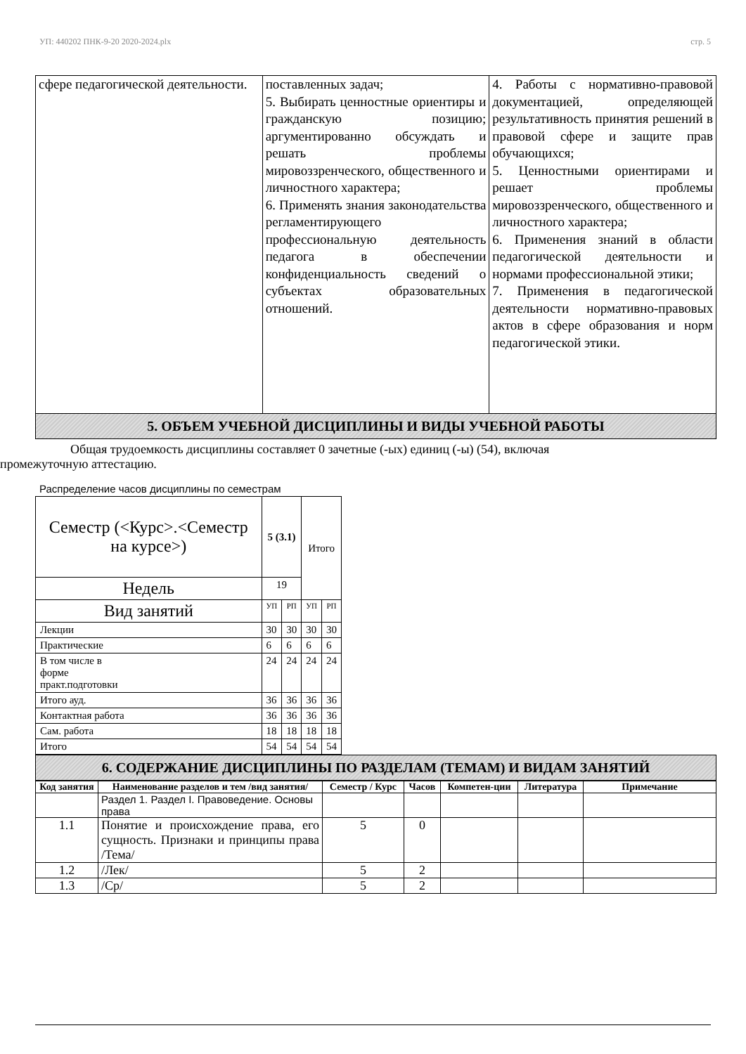УП: 440202 ПНК-9-20 2020-2024.plx стр. 5
| сфере педагогической деятельности. | поставленных задач; 5. Выбирать ценностные ориентиры и гражданскую позицию; аргументированно обсуждать и решать проблемы мировоззренческого, общественного и личностного характера; 6. Применять знания законодательства регламентирующего профессиональную деятельность педагога в обеспечении конфиденциальность сведений о субъектах образовательных отношений. | 4. Работы с нормативно-правовой документацией, определяющей результативность принятия решений в правовой сфере и защите прав обучающихся; 5. Ценностными ориентирами и решает проблемы мировоззренческого, общественного и личностного характера; 6. Применения знаний в области педагогической деятельности и нормами профессиональной этики; 7. Применения в педагогической деятельности нормативно-правовых актов в сфере образования и норм педагогической этики. |
5. ОБЪЕМ УЧЕБНОЙ ДИСЦИПЛИНЫ И ВИДЫ УЧЕБНОЙ РАБОТЫ
Общая трудоемкость дисциплины составляет 0 зачетные (-ых) единиц (-ы) (54), включая
промежуточную аттестацию.
Распределение часов дисциплины по семестрам
| Семестр (<Курс>.<Семестр на курсе>) | 5 (3.1) | | Итого | |
| Недель | 19 | | | |
| Вид занятий | УП | РП | УП | РП |
| Лекции | 30 | 30 | 30 | 30 |
| Практические | 6 | 6 | 6 | 6 |
| В том числе в форме практ.подготовки | 24 | 24 | 24 | 24 |
| Итого ауд. | 36 | 36 | 36 | 36 |
| Контактная работа | 36 | 36 | 36 | 36 |
| Сам. работа | 18 | 18 | 18 | 18 |
| Итого | 54 | 54 | 54 | 54 |
6. СОДЕРЖАНИЕ ДИСЦИПЛИНЫ ПО РАЗДЕЛАМ (ТЕМАМ) И ВИДАМ ЗАНЯТИЙ
| Код занятия | Наименование разделов и тем /вид занятия/ | Семестр / Курс | Часов | Компетен-ции | Литература | Примечание |
| --- | --- | --- | --- | --- | --- | --- |
| | Раздел 1. Раздел I. Правоведение. Основы права | | | | | |
| 1.1 | Понятие и происхождение права, его сущность. Признаки и принципы права /Тема/ | 5 | 0 | | | |
| 1.2 | /Лек/ | 5 | 2 | | | |
| 1.3 | /Ср/ | 5 | 2 | | | |